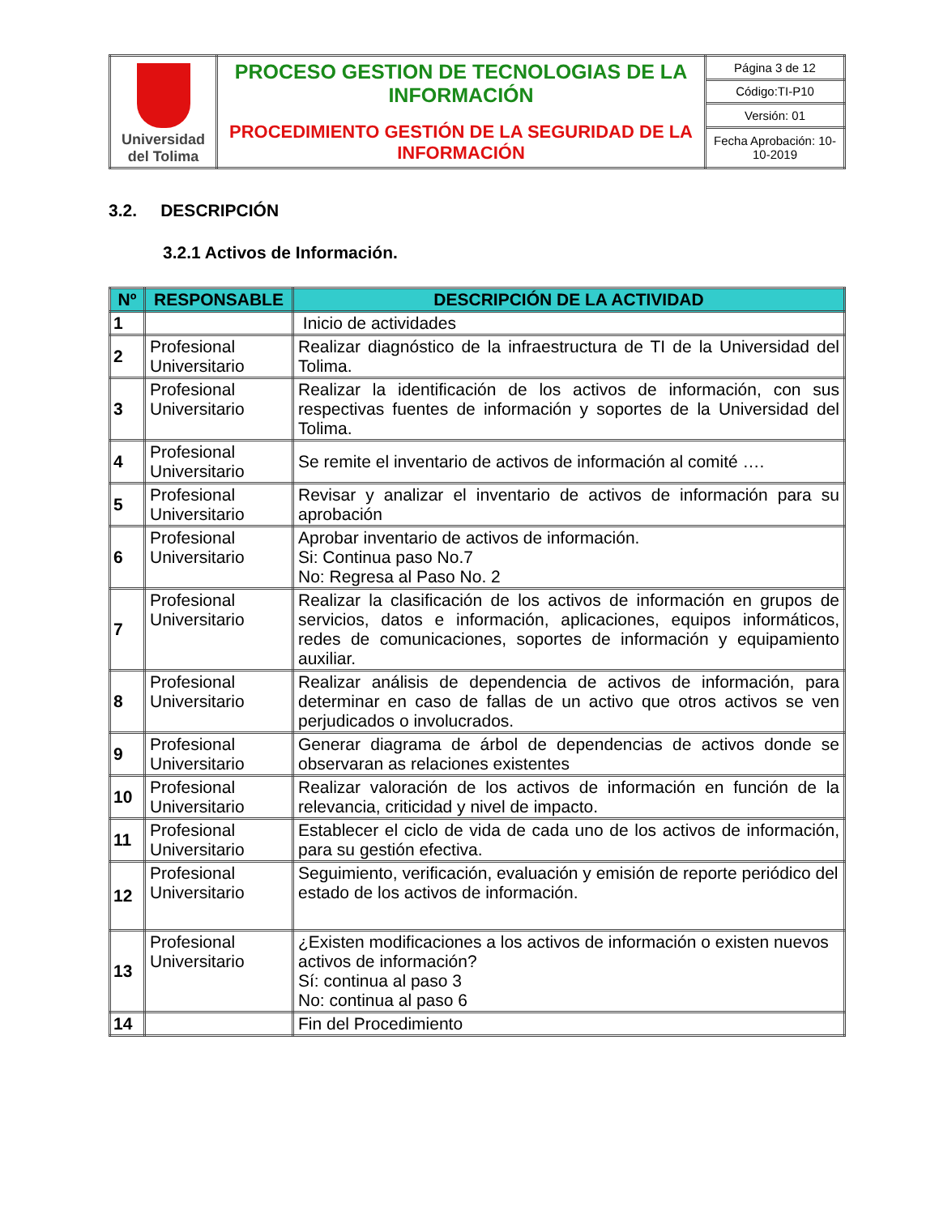| Universidad del Tolima | PROCESO GESTION DE TECNOLOGIAS DE LA INFORMACIÓN PROCEDIMIENTO GESTIÓN DE LA SEGURIDAD DE LA INFORMACIÓN | Página 3 de 12 |
| | | Código:TI-P10 |
| | | Versión: 01 |
| | | Fecha Aprobación: 10-10-2019 |
3.2. DESCRIPCIÓN
3.2.1 Activos de Información.
| Nº | RESPONSABLE | DESCRIPCIÓN DE LA ACTIVIDAD |
| --- | --- | --- |
| 1 | | Inicio de actividades |
| 2 | Profesional Universitario | Realizar diagnóstico de la infraestructura de TI de la Universidad del Tolima. |
| 3 | Profesional Universitario | Realizar la identificación de los activos de información, con sus respectivas fuentes de información y soportes de la Universidad del Tolima. |
| 4 | Profesional Universitario | Se remite el inventario de activos de información al comité …. |
| 5 | Profesional Universitario | Revisar y analizar el inventario de activos de información para su aprobación |
| 6 | Profesional Universitario | Aprobar inventario de activos de información. Si: Continua paso No.7 No: Regresa al Paso No. 2 |
| 7 | Profesional Universitario | Realizar la clasificación de los activos de información en grupos de servicios, datos e información, aplicaciones, equipos informáticos, redes de comunicaciones, soportes de información y equipamiento auxiliar. |
| 8 | Profesional Universitario | Realizar análisis de dependencia de activos de información, para determinar en caso de fallas de un activo que otros activos se ven perjudicados o involucrados. |
| 9 | Profesional Universitario | Generar diagrama de árbol de dependencias de activos donde se observaran as relaciones existentes |
| 10 | Profesional Universitario | Realizar valoración de los activos de información en función de la relevancia, criticidad y nivel de impacto. |
| 11 | Profesional Universitario | Establecer el ciclo de vida de cada uno de los activos de información, para su gestión efectiva. |
| 12 | Profesional Universitario | Seguimiento, verificación, evaluación y emisión de reporte periódico del estado de los activos de información. |
| 13 | Profesional Universitario | ¿Existen modificaciones a los activos de información o existen nuevos activos de información? Sí: continua al paso 3 No: continua al paso 6 |
| 14 | | Fin del Procedimiento |